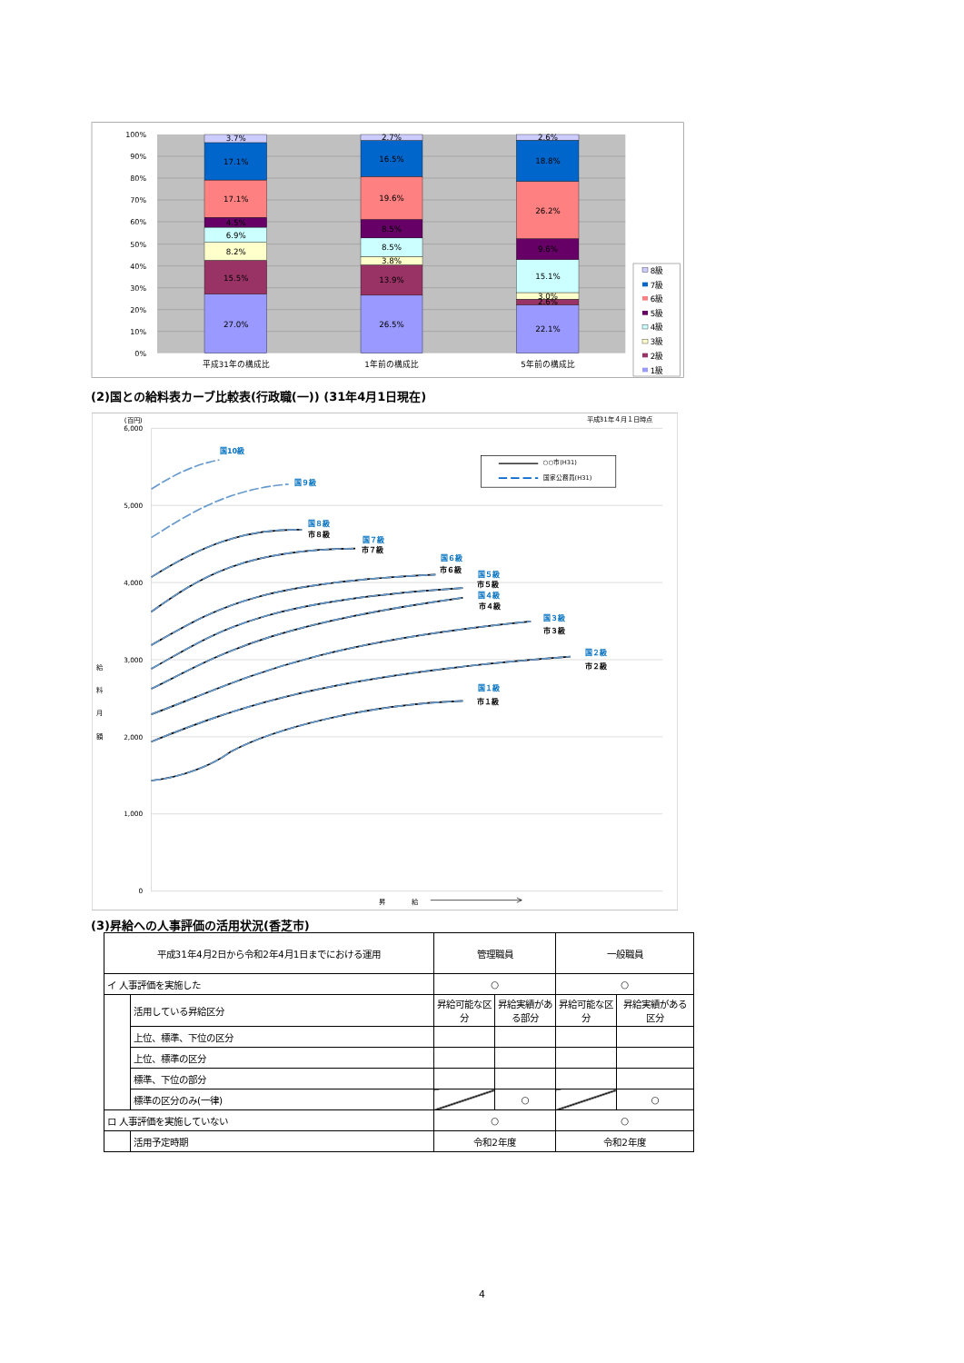100%
90%
80%
70%
60%
50%
40%
30%
20%
10%
0%
3.7%
17.1%
17.1%
4.5%
6.9%
8.2%
15.5%
27.0%
2.7%
16.5%
19.6%
8.5%
8.5%
3.8%
13.9%
26.5%
2.6%
18.8%
26.2%
9.6%
15.1%
3.0%
2.6%
22.1%
平成31年の構成比
1年前の構成比
5年前の構成比
8級
7級
6級
5級
4級
3級
2級
1級
(2)国との給料表カーブ比較表(行政職(一)) (31年4月1日現在)
(百円)
6,000
5,000
4,000
3,000
2,000
1,000
0
平成31年４月１日時点
給
料
月
額
昇
給
○○市(H31)
国家公務員(H31)
国10級
国９級
国８級
市８級
国７級
市７級
国６級
市６級
国５級
市５級
国４級
市４級
国３級
市３級
国２級
市２級
国１級
市１級
(3)昇給への人事評価の活用状況(香芝市)
| 平成31年4月2日から令和2年4月1日までにおける運用 | | 管理職員 | | 一般職員 | |
| イ 人事評価を実施した | | ○ | | ○ | |
| | 活用している昇給区分 | 昇給可能な区分 | 昇給実績がある部分 | 昇給可能な区分 | 昇給実績がある区分 |
| | 上位、標準、下位の区分 | | | | |
| | 上位、標準の区分 | | | | |
| | 標準、下位の部分 | | | | |
| | 標準の区分のみ(一律) | | ○ | | ○ |
| ロ 人事評価を実施していない | | ○ | | ○ | |
| | 活用予定時期 | 令和2年度 | | 令和2年度 | |
4